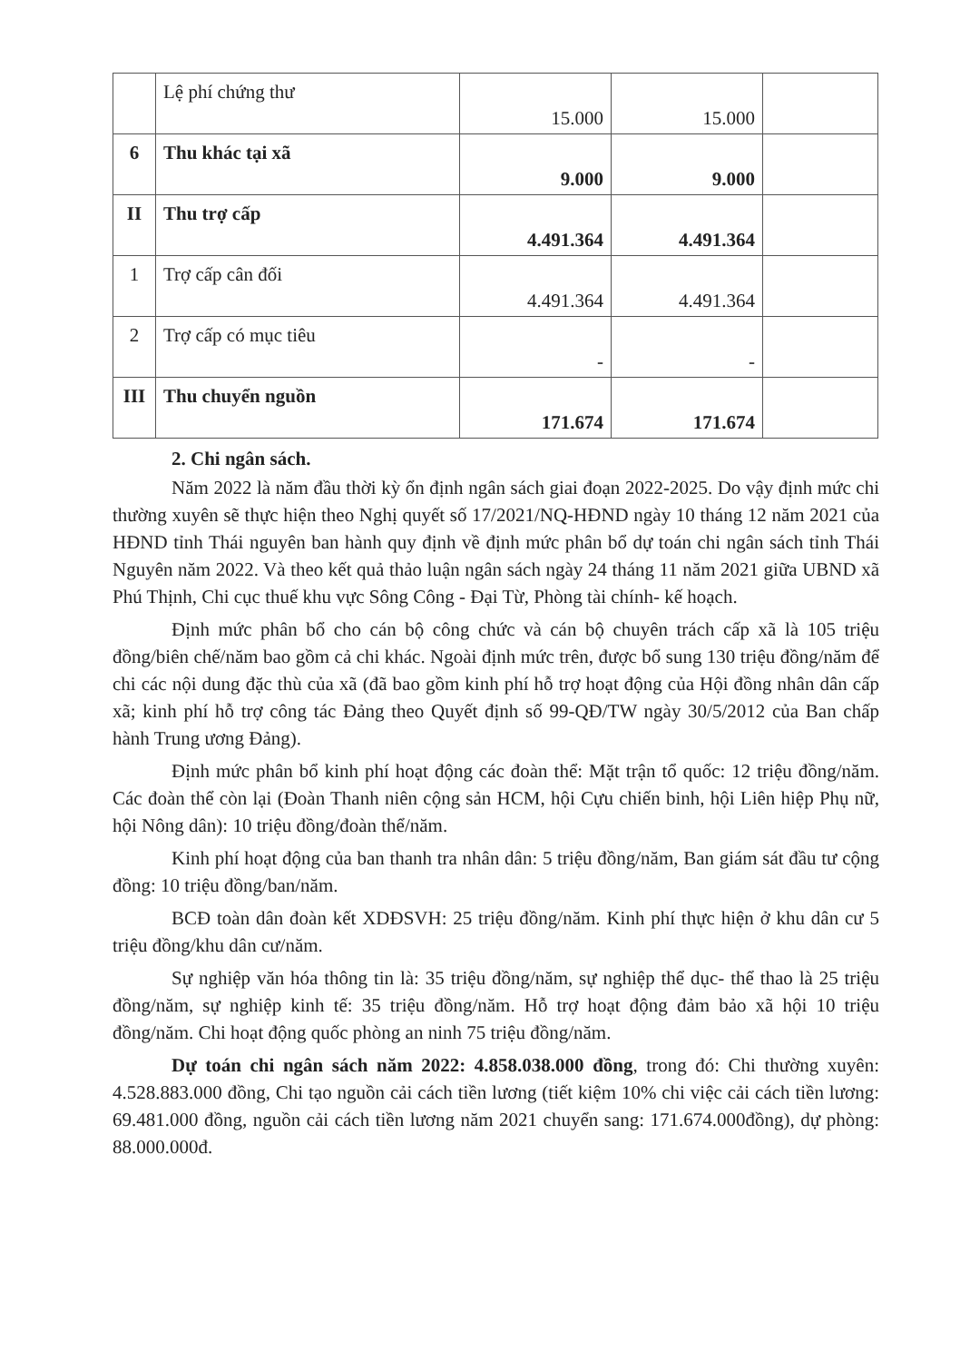| | Lệ phí chứng thư | 15.000 | 15.000 | |
| 6 | Thu khác tại xã | 9.000 | 9.000 | |
| II | Thu trợ cấp | 4.491.364 | 4.491.364 | |
| 1 | Trợ cấp cân đối | 4.491.364 | 4.491.364 | |
| 2 | Trợ cấp có mục tiêu | - | - | |
| III | Thu chuyển nguồn | 171.674 | 171.674 | |
2. Chi ngân sách.
Năm 2022 là năm đầu thời kỳ ổn định ngân sách giai đoạn 2022-2025. Do vậy định mức chi thường xuyên sẽ thực hiện theo Nghị quyết số 17/2021/NQ-HĐND ngày 10 tháng 12 năm 2021 của HĐND tỉnh Thái nguyên ban hành quy định về định mức phân bổ dự toán chi ngân sách tỉnh Thái Nguyên năm 2022. Và theo kết quả thảo luận ngân sách ngày 24 tháng 11 năm 2021 giữa UBND xã Phú Thịnh, Chi cục thuế khu vực Sông Công - Đại Từ, Phòng tài chính- kế hoạch.
Định mức phân bổ cho cán bộ công chức và cán bộ chuyên trách cấp xã là 105 triệu đồng/biên chế/năm bao gồm cả chi khác. Ngoài định mức trên, được bổ sung 130 triệu đồng/năm để chi các nội dung đặc thù của xã (đã bao gồm kinh phí hỗ trợ hoạt động của Hội đồng nhân dân cấp xã; kinh phí hỗ trợ công tác Đảng theo Quyết định số 99-QĐ/TW ngày 30/5/2012 của Ban chấp hành Trung ương Đảng).
Định mức phân bổ kinh phí hoạt động các đoàn thể: Mặt trận tổ quốc: 12 triệu đồng/năm. Các đoàn thể còn lại (Đoàn Thanh niên cộng sản HCM, hội Cựu chiến binh, hội Liên hiệp Phụ nữ, hội Nông dân): 10 triệu đồng/đoàn thể/năm.
Kinh phí hoạt động của ban thanh tra nhân dân: 5 triệu đồng/năm, Ban giám sát đầu tư cộng đồng: 10 triệu đồng/ban/năm.
BCĐ toàn dân đoàn kết XDĐSVH: 25 triệu đồng/năm. Kinh phí thực hiện ở khu dân cư 5 triệu đồng/khu dân cư/năm.
Sự nghiệp văn hóa thông tin là: 35 triệu đồng/năm, sự nghiệp thể dục- thể thao là 25 triệu đồng/năm, sự nghiệp kinh tế: 35 triệu đồng/năm. Hỗ trợ hoạt động đảm bảo xã hội 10 triệu đồng/năm. Chi hoạt động quốc phòng an ninh 75 triệu đồng/năm.
Dự toán chi ngân sách năm 2022: 4.858.038.000 đồng, trong đó: Chi thường xuyên: 4.528.883.000 đồng, Chi tạo nguồn cải cách tiền lương (tiết kiệm 10% chi việc cải cách tiền lương: 69.481.000 đồng, nguồn cải cách tiền lương năm 2021 chuyển sang: 171.674.000đồng), dự phòng: 88.000.000đ.